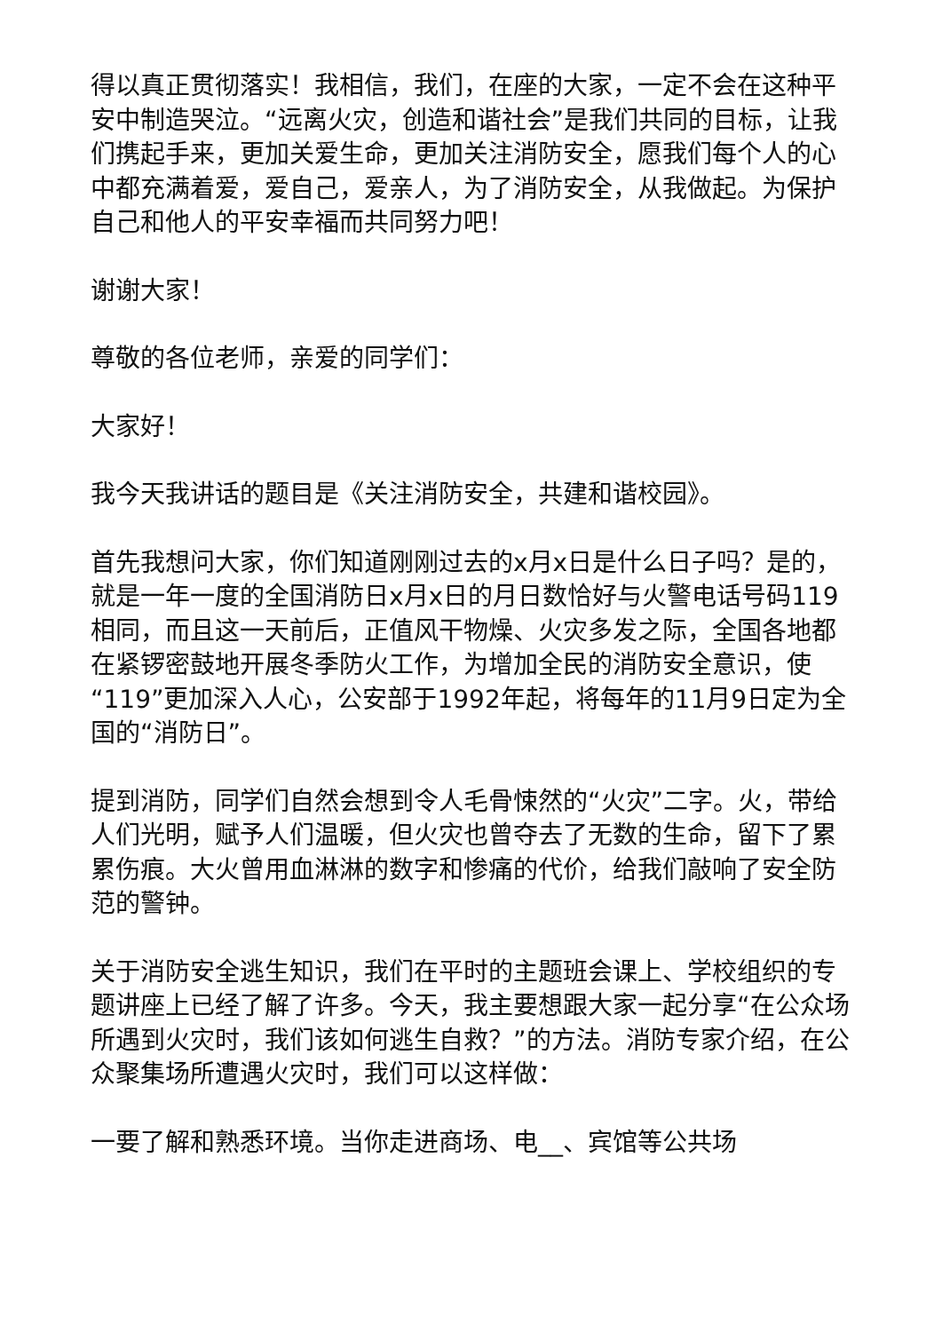得以真正贯彻落实！我相信，我们，在座的大家，一定不会在这种平安中制造哭泣。“远离火灾，创造和谐社会”是我们共同的目标，让我们携起手来，更加关爱生命，更加关注消防安全，愿我们每个人的心中都充满着爱，爱自己，爱亲人，为了消防安全，从我做起。为保护自己和他人的平安幸福而共同努力吧！
谢谢大家！
尊敬的各位老师，亲爱的同学们：
大家好！
我今天我讲话的题目是《关注消防安全，共建和谐校园》。
首先我想问大家，你们知道刚刚过去的x月x日是什么日子吗？是的，就是一年一度的全国消防日x月x日的月日数恰好与火警电话号码119相同，而且这一天前后，正值风干物燥、火灾多发之际，全国各地都在紧锣密鼓地开展冬季防火工作，为增加全民的消防安全意识，使“119”更加深入人心，公安部于1992年起，将每年的11月9日定为全国的“消防日”。
提到消防，同学们自然会想到令人毛骨悚然的“火灾”二字。火，带给人们光明，赋予人们温暖，但火灾也曾夺去了无数的生命，留下了累累伤痕。大火曾用血淋淋的数字和惨痛的代价，给我们敲响了安全防范的警钟。
关于消防安全逃生知识，我们在平时的主题班会课上、学校组织的专题讲座上已经了解了许多。今天，我主要想跟大家一起分享“在公众场所遇到火灾时，我们该如何逃生自救？”的方法。消防专家介绍，在公众聚集场所遭遇火灾时，我们可以这样做：
一要了解和熟悉环境。当你走进商场、电__、宾馆等公共场